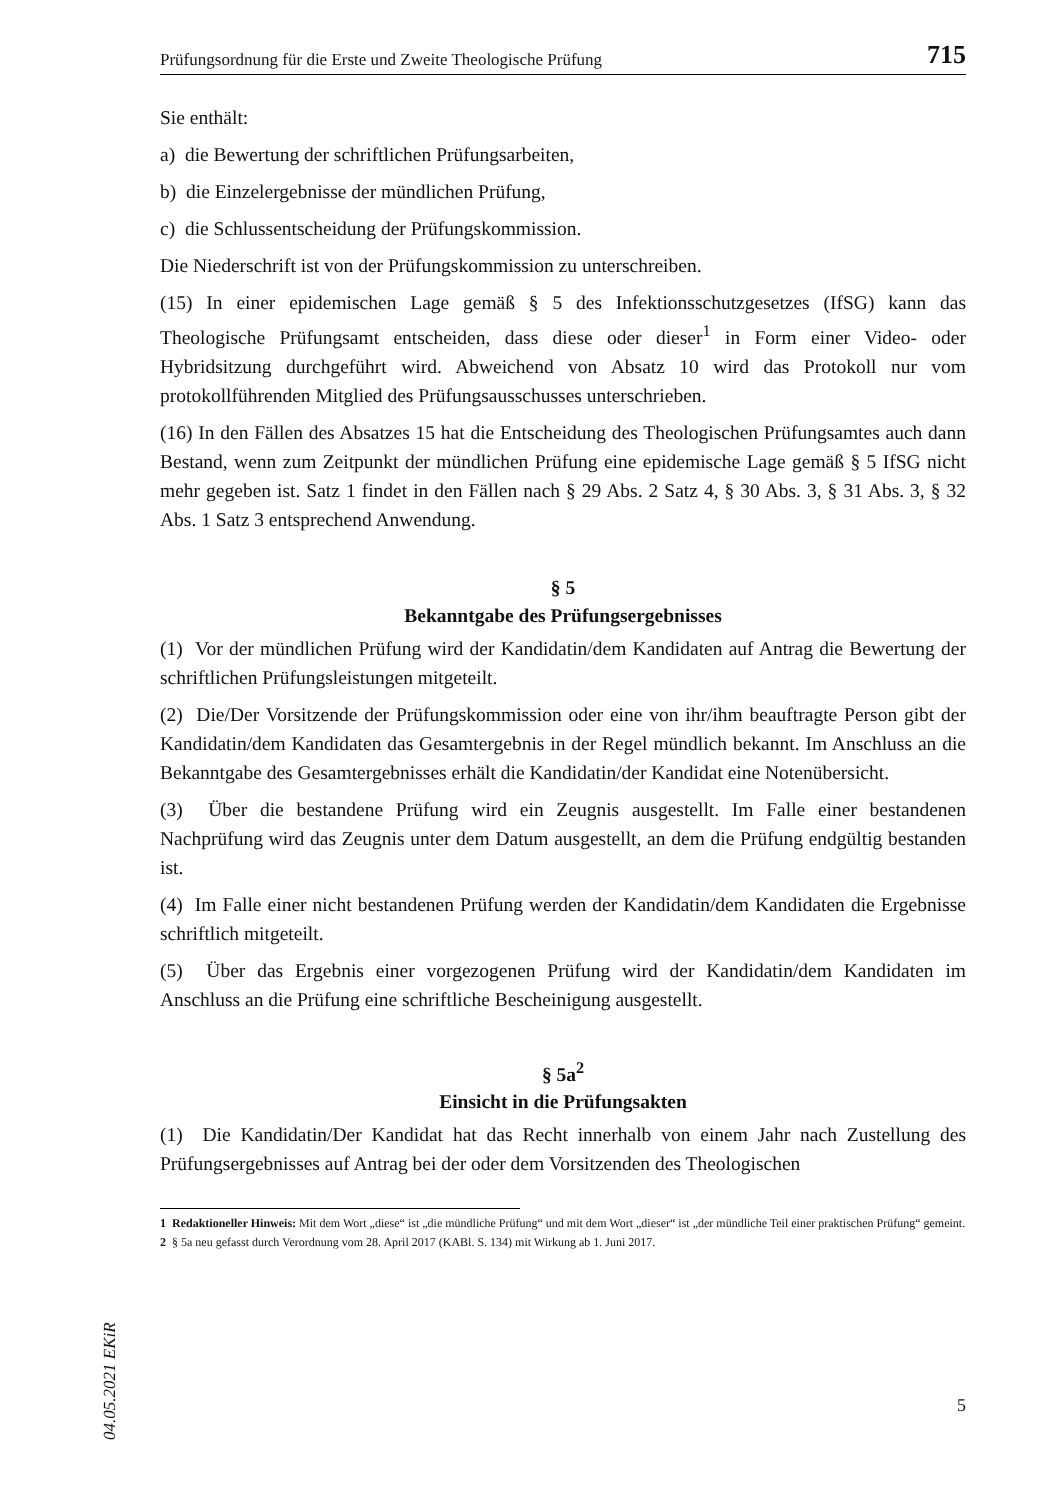Prüfungsordnung für die Erste und Zweite Theologische Prüfung 715
Sie enthält:
a) die Bewertung der schriftlichen Prüfungsarbeiten,
b) die Einzelergebnisse der mündlichen Prüfung,
c) die Schlussentscheidung der Prüfungskommission.
Die Niederschrift ist von der Prüfungskommission zu unterschreiben.
(15) In einer epidemischen Lage gemäß § 5 des Infektionsschutzgesetzes (IfSG) kann das Theologische Prüfungsamt entscheiden, dass diese oder dieser<sup>1</sup> in Form einer Video- oder Hybridsitzung durchgeführt wird. Abweichend von Absatz 10 wird das Protokoll nur vom protokollführenden Mitglied des Prüfungsausschusses unterschrieben.
(16) In den Fällen des Absatzes 15 hat die Entscheidung des Theologischen Prüfungsamtes auch dann Bestand, wenn zum Zeitpunkt der mündlichen Prüfung eine epidemische Lage gemäß § 5 IfSG nicht mehr gegeben ist. Satz 1 findet in den Fällen nach § 29 Abs. 2 Satz 4, § 30 Abs. 3, § 31 Abs. 3, § 32 Abs. 1 Satz 3 entsprechend Anwendung.
§ 5
Bekanntgabe des Prüfungsergebnisses
(1) Vor der mündlichen Prüfung wird der Kandidatin/dem Kandidaten auf Antrag die Bewertung der schriftlichen Prüfungsleistungen mitgeteilt.
(2) Die/Der Vorsitzende der Prüfungskommission oder eine von ihr/ihm beauftragte Person gibt der Kandidatin/dem Kandidaten das Gesamtergebnis in der Regel mündlich bekannt. Im Anschluss an die Bekanntgabe des Gesamtergebnisses erhält die Kandidatin/der Kandidat eine Notenübersicht.
(3) Über die bestandene Prüfung wird ein Zeugnis ausgestellt. Im Falle einer bestandenen Nachprüfung wird das Zeugnis unter dem Datum ausgestellt, an dem die Prüfung endgültig bestanden ist.
(4) Im Falle einer nicht bestandenen Prüfung werden der Kandidatin/dem Kandidaten die Ergebnisse schriftlich mitgeteilt.
(5) Über das Ergebnis einer vorgezogenen Prüfung wird der Kandidatin/dem Kandidaten im Anschluss an die Prüfung eine schriftliche Bescheinigung ausgestellt.
§ 5a<sup>2</sup>
Einsicht in die Prüfungsakten
(1) Die Kandidatin/Der Kandidat hat das Recht innerhalb von einem Jahr nach Zustellung des Prüfungsergebnisses auf Antrag bei der oder dem Vorsitzenden des Theologischen
1 Redaktioneller Hinweis: Mit dem Wort „diese“ ist „die mündliche Prüfung“ und mit dem Wort „dieser“ ist „der mündliche Teil einer praktischen Prüfung“ gemeint.
2 § 5a neu gefasst durch Verordnung vom 28. April 2017 (KABl. S. 134) mit Wirkung ab 1. Juni 2017.
04.05.2021 EKiR
5